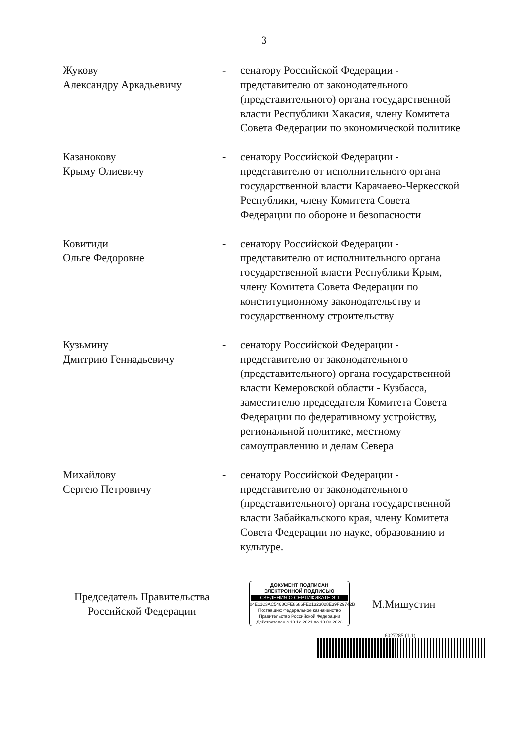3
| Жукову Александру Аркадьевичу | - | сенатору Российской Федерации - представителю от законодательного (представительного) органа государственной власти Республики Хакасия, члену Комитета Совета Федерации по экономической политике |
| Казанокову Крыму Олиевичу | - | сенатору Российской Федерации - представителю от исполнительного органа государственной власти Карачаево-Черкесской Республики, члену Комитета Совета Федерации по обороне и безопасности |
| Ковитиди Ольге Федоровне | - | сенатору Российской Федерации - представителю от исполнительного органа государственной власти Республики Крым, члену Комитета Совета Федерации по конституционному законодательству и государственному строительству |
| Кузьмину Дмитрию Геннадьевичу | - | сенатору Российской Федерации - представителю от законодательного (представительного) органа государственной власти Кемеровской области - Кузбасса, заместителю председателя Комитета Совета Федерации по федеративному устройству, региональной политике, местному самоуправлению и делам Севера |
| Михайлову Сергею Петровичу | - | сенатору Российской Федерации - представителю от законодательного (представительного) органа государственной власти Забайкальского края, члену Комитета Совета Федерации по науке, образованию и культуре. |
Председатель Правительства Российской Федерации
ДОКУМЕНТ ПОДПИСАН
ЭЛЕКТРОННОЙ ПОДПИСЬЮ
СВЕДЕНИЯ О СЕРТИФИКАТЕ ЭП
04E11C3AC5468CFE8686FE21323028E39F29742B
Поставщик: Федеральное казначейство
Правительство Российской Федерации
Действителен с 10.12.2021 по 10.03.2023
М.Мишустин
6027285 (1.1)